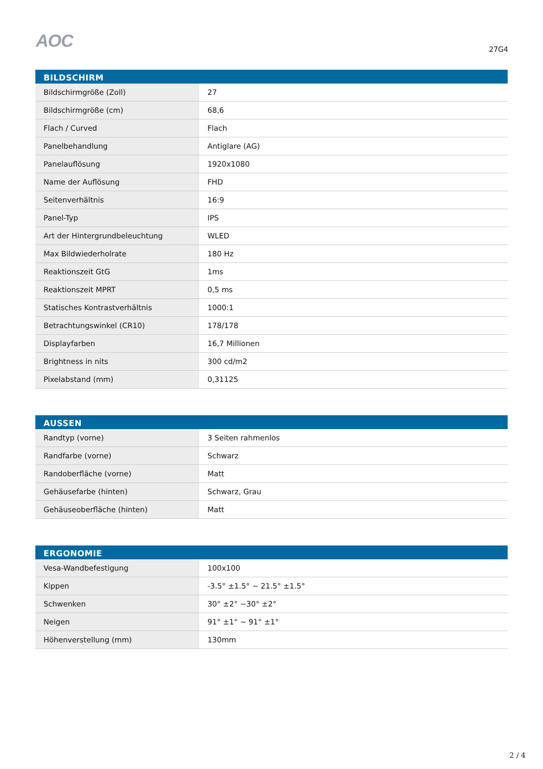AOC
27G4
| BILDSCHIRM | |
| --- | --- |
| Bildschirmgröße (Zoll) | 27 |
| Bildschirmgröße (cm) | 68,6 |
| Flach / Curved | Flach |
| Panelbehandlung | Antiglare (AG) |
| Panelauflösung | 1920x1080 |
| Name der Auflösung | FHD |
| Seitenverhältnis | 16:9 |
| Panel-Typ | IPS |
| Art der Hintergrundbeleuchtung | WLED |
| Max Bildwiederholrate | 180 Hz |
| Reaktionszeit GtG | 1ms |
| Reaktionszeit MPRT | 0,5 ms |
| Statisches Kontrastverhältnis | 1000:1 |
| Betrachtungswinkel (CR10) | 178/178 |
| Displayfarben | 16,7 Millionen |
| Brightness in nits | 300 cd/m2 |
| Pixelabstand (mm) | 0,31125 |
| AUSSEN | |
| --- | --- |
| Randtyp (vorne) | 3 Seiten rahmenlos |
| Randfarbe (vorne) | Schwarz |
| Randoberfläche (vorne) | Matt |
| Gehäusefarbe (hinten) | Schwarz, Grau |
| Gehäuseoberfläche (hinten) | Matt |
| ERGONOMIE | |
| --- | --- |
| Vesa-Wandbefestigung | 100x100 |
| Kippen | -3.5° ±1.5° ~ 21.5° ±1.5° |
| Schwenken | 30° ±2° ~30° ±2° |
| Neigen | 91° ±1° ~ 91° ±1° |
| Höhenverstellung (mm) | 130mm |
2 / 4